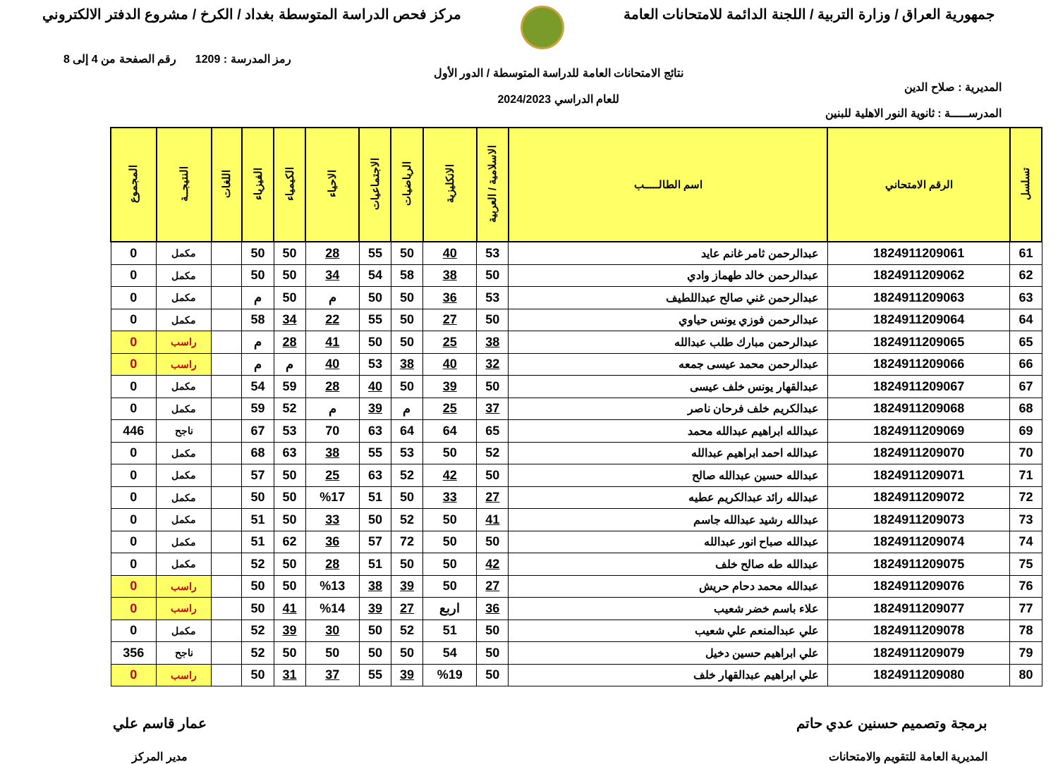جمهورية العراق / وزارة التربية / اللجنة الدائمة للامتحانات العامة
مركز فحص الدراسة المتوسطة بغداد / الكرخ / مشروع الدفتر الالكتروني
المديرية : صلاح الدين
المدرســـــة : ثانوية النور الاهلية للبنين
نتائج الامتحانات العامة للدراسة المتوسطة / الدور الأول
للعام الدراسي 2024/2023
رمز المدرسة : 1209 رقم الصفحة من 4 إلى 8
| تسلسل | الرقم الامتحاني | اسم الطالـــــب | الاسلامية / العربية | الانكليزية | الرياضيات | الاجتماعيات | الاحياء | الكيمياء | الفيزياء | اللغات | النتيجــة | المجموع |
| --- | --- | --- | --- | --- | --- | --- | --- | --- | --- | --- | --- | --- |
| 61 | 1824911209061 | عبدالرحمن ثامر غانم عايد | 53 | 40 | 50 | 55 | 28 | 50 | 50 | | مكمل | 0 |
| 62 | 1824911209062 | عبدالرحمن خالد طهماز وادي | 50 | 38 | 58 | 54 | 34 | 50 | 50 | | مكمل | 0 |
| 63 | 1824911209063 | عبدالرحمن غني صالح عبداللطيف | 53 | 36 | 50 | 50 | م | 50 | م | | مكمل | 0 |
| 64 | 1824911209064 | عبدالرحمن فوزي يونس حياوي | 50 | 27 | 50 | 55 | 22 | 34 | 58 | | مكمل | 0 |
| 65 | 1824911209065 | عبدالرحمن مبارك طلب عبدالله | 38 | 25 | 50 | 50 | 41 | 28 | م | | راسب | 0 |
| 66 | 1824911209066 | عبدالرحمن محمد عيسى جمعه | 32 | 40 | 38 | 53 | 40 | م | م | | راسب | 0 |
| 67 | 1824911209067 | عبدالقهار يونس خلف عيسى | 50 | 39 | 50 | 40 | 28 | 59 | 54 | | مكمل | 0 |
| 68 | 1824911209068 | عبدالكريم خلف فرحان ناصر | 37 | 25 | م | 39 | م | 52 | 59 | | مكمل | 0 |
| 69 | 1824911209069 | عبدالله ابراهيم عبدالله محمد | 65 | 64 | 64 | 63 | 70 | 53 | 67 | | ناجح | 446 |
| 70 | 1824911209070 | عبدالله احمد ابراهيم عبدالله | 52 | 50 | 53 | 55 | 38 | 63 | 68 | | مكمل | 0 |
| 71 | 1824911209071 | عبدالله حسين عبدالله صالح | 50 | 42 | 52 | 63 | 25 | 50 | 57 | | مكمل | 0 |
| 72 | 1824911209072 | عبدالله رائد عبدالكريم عطيه | 27 | 33 | 50 | 51 | %17 | 50 | 50 | | مكمل | 0 |
| 73 | 1824911209073 | عبدالله رشيد عبدالله جاسم | 41 | 50 | 52 | 50 | 33 | 50 | 51 | | مكمل | 0 |
| 74 | 1824911209074 | عبدالله صباح انور عبدالله | 50 | 50 | 72 | 57 | 36 | 62 | 51 | | مكمل | 0 |
| 75 | 1824911209075 | عبدالله طه صالح خلف | 42 | 50 | 50 | 51 | 28 | 50 | 52 | | مكمل | 0 |
| 76 | 1824911209076 | عبدالله محمد دحام حريش | 27 | 50 | 39 | 38 | %13 | 50 | 50 | | راسب | 0 |
| 77 | 1824911209077 | علاء باسم خضر شعيب | 36 | اربع | 27 | 39 | %14 | 41 | 50 | | راسب | 0 |
| 78 | 1824911209078 | علي عبدالمنعم علي شعيب | 50 | 51 | 52 | 50 | 30 | 39 | 52 | | مكمل | 0 |
| 79 | 1824911209079 | علي ابراهيم حسين دخيل | 50 | 54 | 50 | 50 | 50 | 50 | 52 | | ناجح | 356 |
| 80 | 1824911209080 | علي ابراهيم عبدالقهار خلف | 50 | %19 | 39 | 55 | 37 | 31 | 50 | | راسب | 0 |
برمجة وتصميم حسنين عدي حاتم
المديرية العامة للتقويم والامتحانات
عمار قاسم علي
مدير المركز